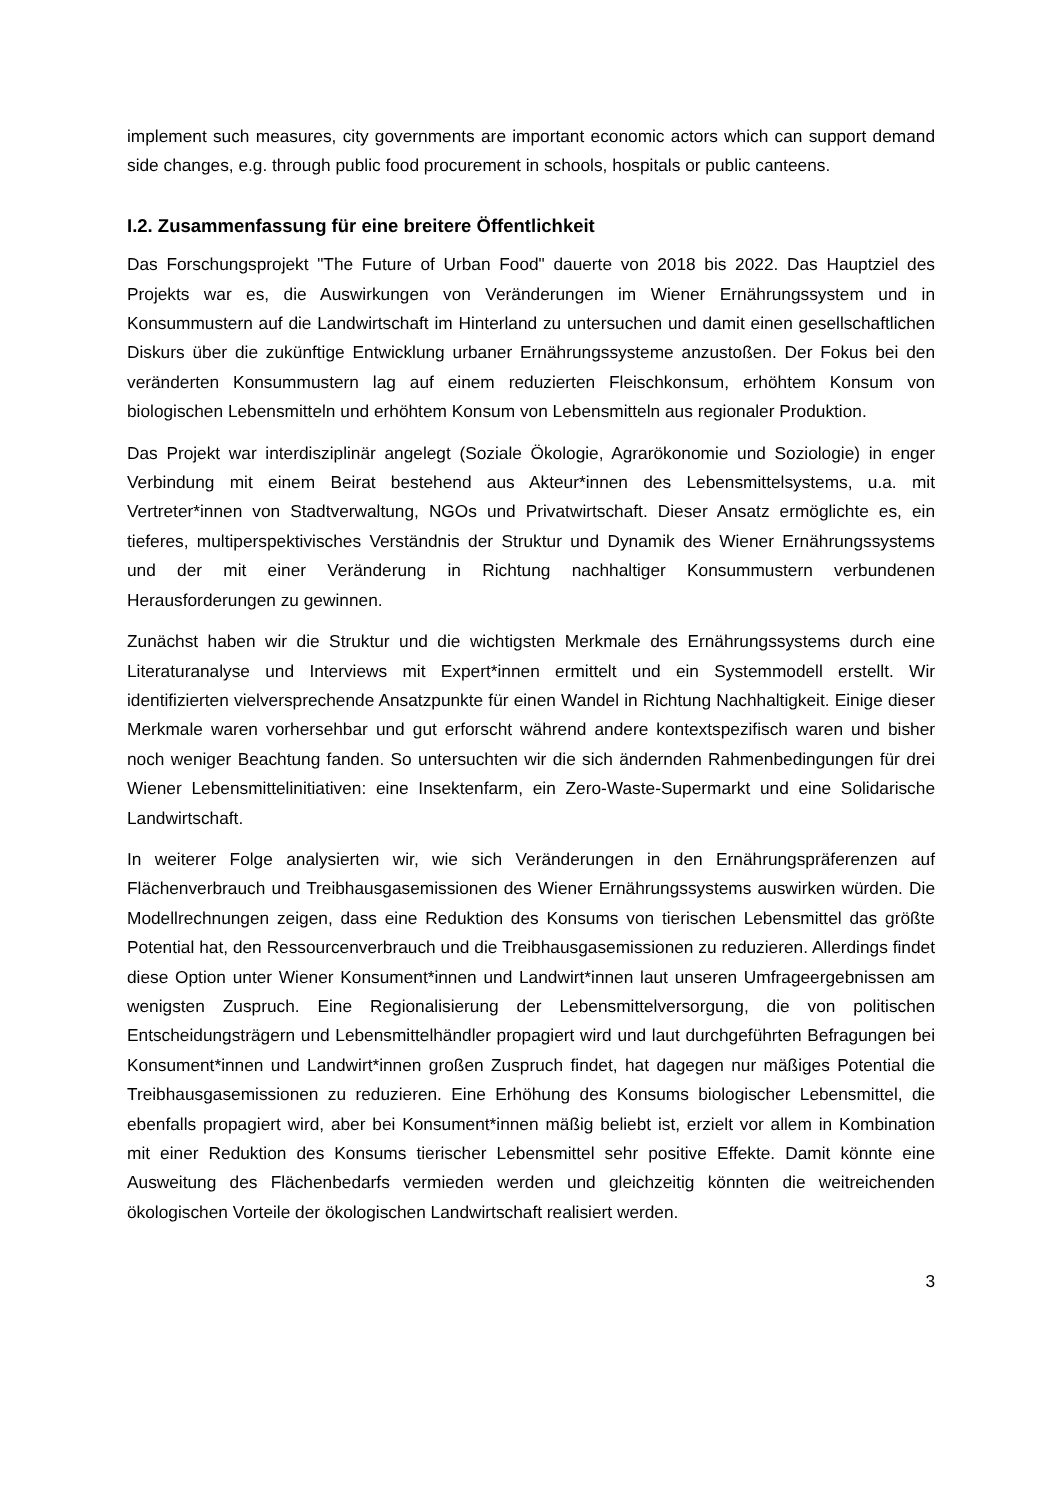implement such measures, city governments are important economic actors which can support demand side changes, e.g. through public food procurement in schools, hospitals or public canteens.
I.2. Zusammenfassung für eine breitere Öffentlichkeit
Das Forschungsprojekt "The Future of Urban Food" dauerte von 2018 bis 2022. Das Hauptziel des Projekts war es, die Auswirkungen von Veränderungen im Wiener Ernährungssystem und in Konsummustern auf die Landwirtschaft im Hinterland zu untersuchen und damit einen gesellschaftlichen Diskurs über die zukünftige Entwicklung urbaner Ernährungssysteme anzustoßen. Der Fokus bei den veränderten Konsummustern lag auf einem reduzierten Fleischkonsum, erhöhtem Konsum von biologischen Lebensmitteln und erhöhtem Konsum von Lebensmitteln aus regionaler Produktion.
Das Projekt war interdisziplinär angelegt (Soziale Ökologie, Agrarökonomie und Soziologie) in enger Verbindung mit einem Beirat bestehend aus Akteur*innen des Lebensmittelsystems, u.a. mit Vertreter*innen von Stadtverwaltung, NGOs und Privatwirtschaft. Dieser Ansatz ermöglichte es, ein tieferes, multiperspektivisches Verständnis der Struktur und Dynamik des Wiener Ernährungssystems und der mit einer Veränderung in Richtung nachhaltiger Konsummustern verbundenen Herausforderungen zu gewinnen.
Zunächst haben wir die Struktur und die wichtigsten Merkmale des Ernährungssystems durch eine Literaturanalyse und Interviews mit Expert*innen ermittelt und ein Systemmodell erstellt. Wir identifizierten vielversprechende Ansatzpunkte für einen Wandel in Richtung Nachhaltigkeit. Einige dieser Merkmale waren vorhersehbar und gut erforscht während andere kontextspezifisch waren und bisher noch weniger Beachtung fanden. So untersuchten wir die sich ändernden Rahmenbedingungen für drei Wiener Lebensmittelinitiativen: eine Insektenfarm, ein Zero-Waste-Supermarkt und eine Solidarische Landwirtschaft.
In weiterer Folge analysierten wir, wie sich Veränderungen in den Ernährungspräferenzen auf Flächenverbrauch und Treibhausgasemissionen des Wiener Ernährungssystems auswirken würden. Die Modellrechnungen zeigen, dass eine Reduktion des Konsums von tierischen Lebensmittel das größte Potential hat, den Ressourcenverbrauch und die Treibhausgasemissionen zu reduzieren. Allerdings findet diese Option unter Wiener Konsument*innen und Landwirt*innen laut unseren Umfrageergebnissen am wenigsten Zuspruch. Eine Regionalisierung der Lebensmittelversorgung, die von politischen Entscheidungsträgern und Lebensmittelhändler propagiert wird und laut durchgeführten Befragungen bei Konsument*innen und Landwirt*innen großen Zuspruch findet, hat dagegen nur mäßiges Potential die Treibhausgasemissionen zu reduzieren. Eine Erhöhung des Konsums biologischer Lebensmittel, die ebenfalls propagiert wird, aber bei Konsument*innen mäßig beliebt ist, erzielt vor allem in Kombination mit einer Reduktion des Konsums tierischer Lebensmittel sehr positive Effekte. Damit könnte eine Ausweitung des Flächenbedarfs vermieden werden und gleichzeitig könnten die weitreichenden ökologischen Vorteile der ökologischen Landwirtschaft realisiert werden.
3